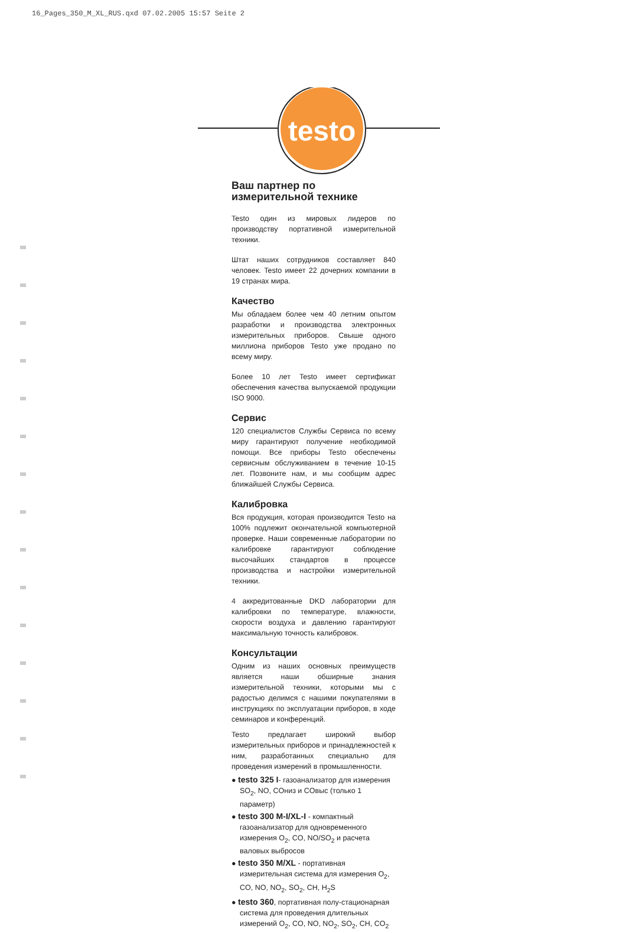16_Pages_350_M_XL_RUS.qxd 07.02.2005 15:57 Seite 2
testo
Ваш партнер по
измерительной технике
Testo один из мировых лидеров по производству портативной измерительной техники.
Штат наших сотрудников составляет 840 человек. Testo имеет 22 дочерних компании в 19 странах мира.
Качество
Мы обладаем более чем 40 летним опытом разработки и производства электронных измерительных приборов. Свыше одного миллиона приборов Testo уже продано по всему миру.
Более 10 лет Testo имеет сертификат обеспечения качества выпускаемой продукции ISO 9000.
Сервис
120 специалистов Службы Сервиса по всему миру гарантируют получение необходимой помощи. Все приборы Testo обеспечены сервисным обслуживанием в течение 10-15 лет. Позвоните нам, и мы сообщим адрес ближайшей Службы Сервиса.
Калибровка
Вся продукция, которая производится Testo на 100% подлежит окончательной компьютерной проверке. Наши современные лаборатории по калибровке гарантируют соблюдение высочайших стандартов в процессе производства и настройки измерительной техники.
4 аккредитованные DKD лаборатории для калибровки по температуре, влажности, скорости воздуха и давлению гарантируют максимальную точность калибровок.
Консультации
Одним из наших основных преимуществ является наши обширные знания измерительной техники, которыми мы с радостью делимся с нашими покупателями в инструкциях по эксплуатации приборов, в ходе семинаров и конференций.
Testo предлагает широкий выбор измерительных приборов и принадлежностей к ним, разработанных специально для проведения измерений в промышленности.
● testo 325 I- газоанализатор для измерения SO<sub>2</sub>, NO, COниз и COвыс (только 1 параметр)
● testo 300 M-I/XL-I - компактный газоанализатор для одновременного измерения O<sub>2</sub>, CO, NO/SO<sub>2</sub> и расчета валовых выбросов
● testo 350 M/XL - портативная измерительная система для измерения O<sub>2</sub>, CO, NO, NO<sub>2</sub>, SO<sub>2</sub>, CH, H<sub>2</sub>S
● testo 360, портативная полу-стационарная система для проведения длительных измерений O<sub>2</sub>, CO, NO, NO<sub>2</sub>, SO<sub>2</sub>, CH, CO<sub>2</sub>